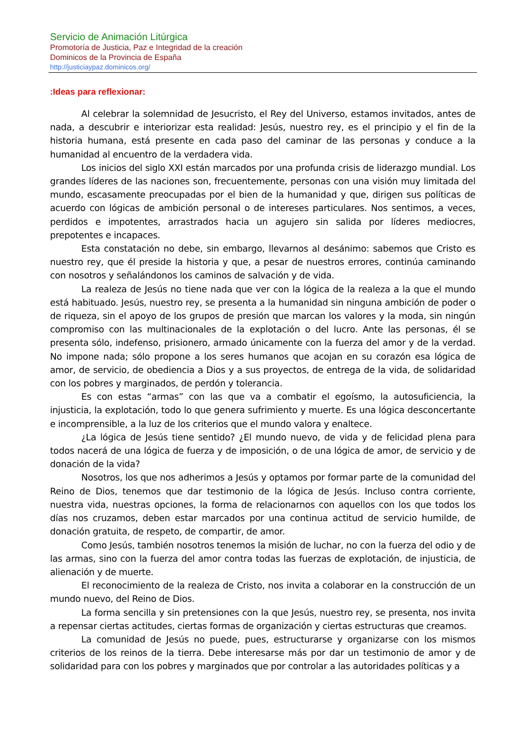Servicio de Animación Litúrgica
Promotoría de Justicia, Paz e Integridad de la creación
Dominicos de la Provincia de España
http://justiciaypaz.dominicos.org/
:Ideas para reflexionar:
Al celebrar la solemnidad de Jesucristo, el Rey del Universo, estamos invitados, antes de nada, a descubrir e interiorizar esta realidad: Jesús, nuestro rey, es el principio y el fin de la historia humana, está presente en cada paso del caminar de las personas y conduce a la humanidad al encuentro de la verdadera vida.
Los inicios del siglo XXI están marcados por una profunda crisis de liderazgo mundial. Los grandes líderes de las naciones son, frecuentemente, personas con una visión muy limitada del mundo, escasamente preocupadas por el bien de la humanidad y que, dirigen sus políticas de acuerdo con lógicas de ambición personal o de intereses particulares. Nos sentimos, a veces, perdidos e impotentes, arrastrados hacia un agujero sin salida por líderes mediocres, prepotentes e incapaces.
Esta constatación no debe, sin embargo, llevarnos al desánimo: sabemos que Cristo es nuestro rey, que él preside la historia y que, a pesar de nuestros errores, continúa caminando con nosotros y señalándonos los caminos de salvación y de vida.
La realeza de Jesús no tiene nada que ver con la lógica de la realeza a la que el mundo está habituado. Jesús, nuestro rey, se presenta a la humanidad sin ninguna ambición de poder o de riqueza, sin el apoyo de los grupos de presión que marcan los valores y la moda, sin ningún compromiso con las multinacionales de la explotación o del lucro. Ante las personas, él se presenta sólo, indefenso, prisionero, armado únicamente con la fuerza del amor y de la verdad. No impone nada; sólo propone a los seres humanos que acojan en su corazón esa lógica de amor, de servicio, de obediencia a Dios y a sus proyectos, de entrega de la vida, de solidaridad con los pobres y marginados, de perdón y tolerancia.
Es con estas “armas” con las que va a combatir el egoísmo, la autosuficiencia, la injusticia, la explotación, todo lo que genera sufrimiento y muerte. Es una lógica desconcertante e incomprensible, a la luz de los criterios que el mundo valora y enaltece.
¿La lógica de Jesús tiene sentido? ¿El mundo nuevo, de vida y de felicidad plena para todos nacerá de una lógica de fuerza y de imposición, o de una lógica de amor, de servicio y de donación de la vida?
Nosotros, los que nos adherimos a Jesús y optamos por formar parte de la comunidad del Reino de Dios, tenemos que dar testimonio de la lógica de Jesús. Incluso contra corriente, nuestra vida, nuestras opciones, la forma de relacionarnos con aquellos con los que todos los días nos cruzamos, deben estar marcados por una continua actitud de servicio humilde, de donación gratuita, de respeto, de compartir, de amor.
Como Jesús, también nosotros tenemos la misión de luchar, no con la fuerza del odio y de las armas, sino con la fuerza del amor contra todas las fuerzas de explotación, de injusticia, de alienación y de muerte.
El reconocimiento de la realeza de Cristo, nos invita a colaborar en la construcción de un mundo nuevo, del Reino de Dios.
La forma sencilla y sin pretensiones con la que Jesús, nuestro rey, se presenta, nos invita a repensar ciertas actitudes, ciertas formas de organización y ciertas estructuras que creamos.
La comunidad de Jesús no puede, pues, estructurarse y organizarse con los mismos criterios de los reinos de la tierra. Debe interesarse más por dar un testimonio de amor y de solidaridad para con los pobres y marginados que por controlar a las autoridades políticas y a